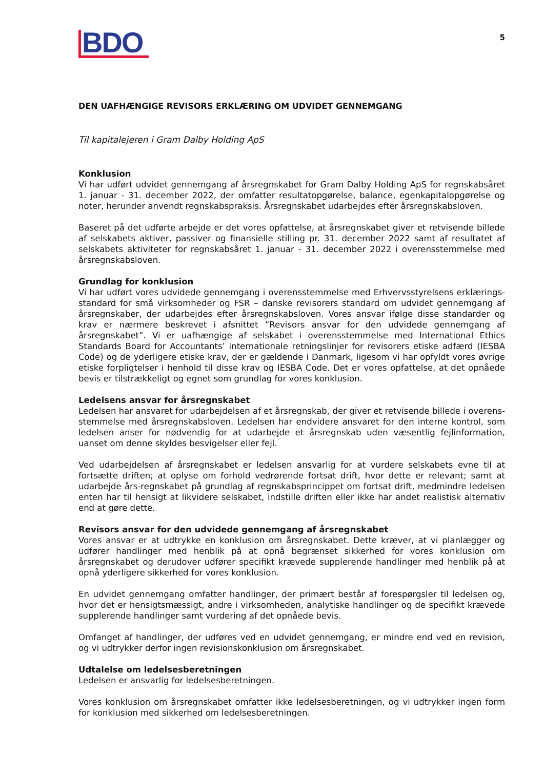BDO
5
DEN UAFHÆNGIGE REVISORS ERKLÆRING OM UDVIDET GENNEMGANG
Til kapitalejeren i Gram Dalby Holding ApS
Konklusion
Vi har udført udvidet gennemgang af årsregnskabet for Gram Dalby Holding ApS for regnskabsåret 1. januar - 31. december 2022, der omfatter resultatopgørelse, balance, egenkapitalopgørelse og noter, herunder anvendt regnskabspraksis. Årsregnskabet udarbejdes efter årsregnskabsloven.
Baseret på det udførte arbejde er det vores opfattelse, at årsregnskabet giver et retvisende billede af selskabets aktiver, passiver og finansielle stilling pr. 31. december 2022 samt af resultatet af selskabets aktiviteter for regnskabsåret 1. januar - 31. december 2022 i overensstemmelse med årsregnskabsloven.
Grundlag for konklusion
Vi har udført vores udvidede gennemgang i overensstemmelse med Erhvervsstyrelsens erklærings-standard for små virksomheder og FSR – danske revisorers standard om udvidet gennemgang af årsregnskaber, der udarbejdes efter årsregnskabsloven. Vores ansvar ifølge disse standarder og krav er nærmere beskrevet i afsnittet ”Revisors ansvar for den udvidede gennemgang af årsregnskabet”. Vi er uafhængige af selskabet i overensstemmelse med International Ethics Standards Board for Accountants’ internationale retningslinjer for revisorers etiske adfærd (IESBA Code) og de yderligere etiske krav, der er gældende i Danmark, ligesom vi har opfyldt vores øvrige etiske forpligtelser i henhold til disse krav og IESBA Code. Det er vores opfattelse, at det opnåede bevis er tilstrækkeligt og egnet som grundlag for vores konklusion.
Ledelsens ansvar for årsregnskabet
Ledelsen har ansvaret for udarbejdelsen af et årsregnskab, der giver et retvisende billede i overens-stemmelse med årsregnskabsloven. Ledelsen har endvidere ansvaret for den interne kontrol, som ledelsen anser for nødvendig for at udarbejde et årsregnskab uden væsentlig fejlinformation, uanset om denne skyldes besvigelser eller fejl.
Ved udarbejdelsen af årsregnskabet er ledelsen ansvarlig for at vurdere selskabets evne til at fortsætte driften; at oplyse om forhold vedrørende fortsat drift, hvor dette er relevant; samt at udarbejde års-regnskabet på grundlag af regnskabsprincippet om fortsat drift, medmindre ledelsen enten har til hensigt at likvidere selskabet, indstille driften eller ikke har andet realistisk alternativ end at gøre dette.
Revisors ansvar for den udvidede gennemgang af årsregnskabet
Vores ansvar er at udtrykke en konklusion om årsregnskabet. Dette kræver, at vi planlægger og udfører handlinger med henblik på at opnå begrænset sikkerhed for vores konklusion om årsregnskabet og derudover udfører specifikt krævede supplerende handlinger med henblik på at opnå yderligere sikkerhed for vores konklusion.
En udvidet gennemgang omfatter handlinger, der primært består af forespørgsler til ledelsen og, hvor det er hensigtsmæssigt, andre i virksomheden, analytiske handlinger og de specifikt krævede supplerende handlinger samt vurdering af det opnåede bevis.
Omfanget af handlinger, der udføres ved en udvidet gennemgang, er mindre end ved en revision, og vi udtrykker derfor ingen revisionskonklusion om årsregnskabet.
Udtalelse om ledelsesberetningen
Ledelsen er ansvarlig for ledelsesberetningen.
Vores konklusion om årsregnskabet omfatter ikke ledelsesberetningen, og vi udtrykker ingen form for konklusion med sikkerhed om ledelsesberetningen.